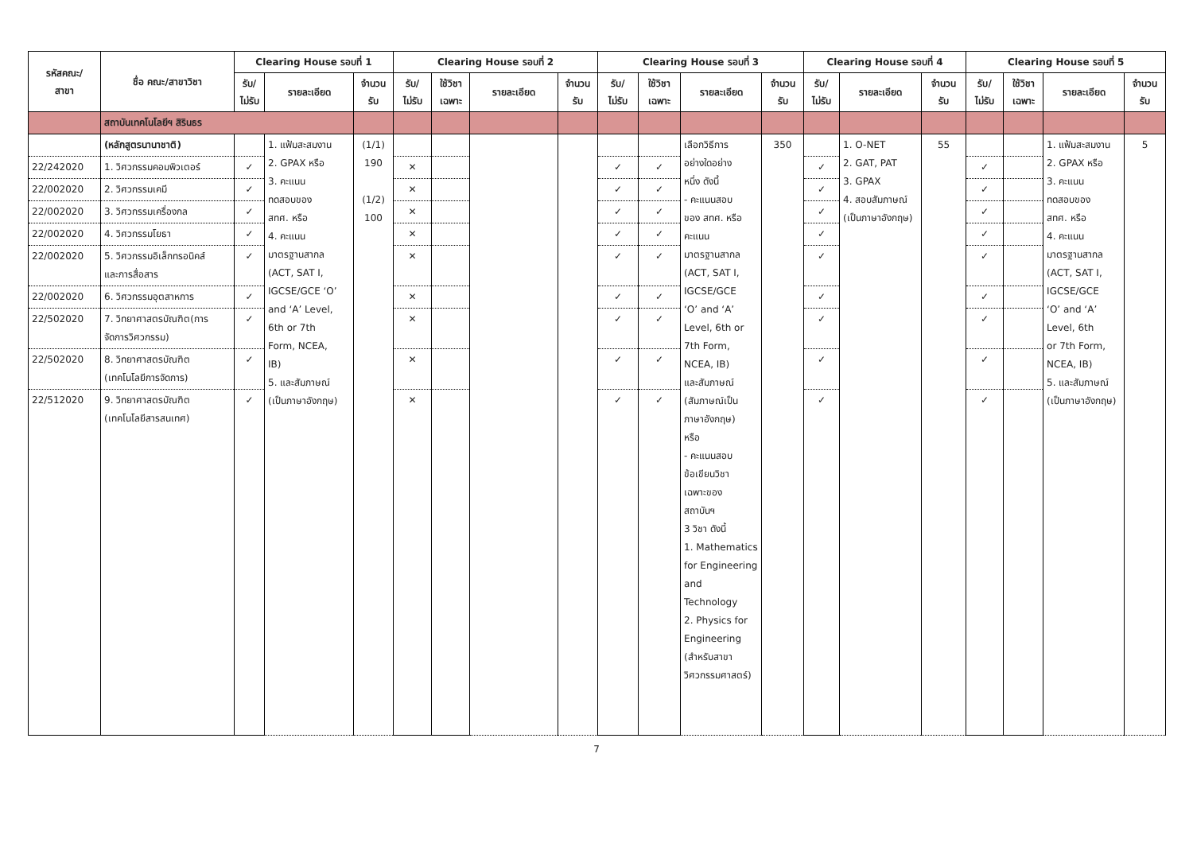| รหัสคณะ/ สาขา | ชื่อ คณะ/สาขาวิชา | Clearing House รอบที่ 1 | | | Clearing House รอบที่ 2 | | | | Clearing House รอบที่ 3 | | | | Clearing House รอบที่ 4 | | | Clearing House รอบที่ 5 | | | |
| --- | --- | --- | --- | --- | --- | --- | --- | --- | --- | --- | --- | --- | --- | --- | --- | --- | --- | --- | --- |
| | | รับ/ ไม่รับ | รายละเอียด | จำนวน รับ | รับ/ ไม่รับ | ใช้วิชา เฉพาะ | รายละเอียด | จำนวน รับ | รับ/ ไม่รับ | ใช้วิชา เฉพาะ | รายละเอียด | จำนวน รับ | รับ/ ไม่รับ | รายละเอียด | จำนวน รับ | รับ/ ไม่รับ | ใช้วิชา เฉพาะ | รายละเอียด | จำนวน รับ |
| | สถาบันเทคโนโลยีฯ สิรินธร | | | | | | | | | | | | | | | | | | |
| | (หลักสูตรนานาชาติ) | | 1. แฟ้มสะสมงาน 2. GPAX หรือ 3. คะแนน ทดสอบของ สทศ. หรือ 4. คะแนน มาตรฐานสากล (ACT, SAT I, IGCSE/GCE ‘O’ and ‘A’ Level, 6th or 7th Form, NCEA, IB) 5. และสัมภาษณ์ (เป็นภาษาอังกฤษ) | (1/1) 190 (1/2) 100 | | | | | | | เลือกวิธีการ อย่างใดอย่าง หนึ่ง ดังนี้ - คะแนนสอบ ของ สทศ. หรือ คะแนน มาตรฐานสากล (ACT, SAT I, IGCSE/GCE ‘O’ and ‘A’ Level, 6th or 7th Form, NCEA, IB) และสัมภาษณ์ (สัมภาษณ์เป็น ภาษาอังกฤษ) หรือ - คะแนนสอบ ข้อเขียนวิชา เฉพาะของ สถาบันฯ 3 วิชา ดังนี้ 1. Mathematics for Engineering and Technology 2. Physics for Engineering (สำหรับสาขา วิศวกรรมศาสตร์) | 350 | | 1. O-NET 2. GAT, PAT 3. GPAX 4. สอบสัมภาษณ์ (เป็นภาษาอังกฤษ) | 55 | | | 1. แฟ้มสะสมงาน 2. GPAX หรือ 3. คะแนน ทดสอบของ สทศ. หรือ 4. คะแนน มาตรฐานสากล (ACT, SAT I, IGCSE/GCE ‘O’ and ‘A’ Level, 6th or 7th Form, NCEA, IB) 5. และสัมภาษณ์ (เป็นภาษาอังกฤษ) | 5 |
| 22/242020 | 1. วิศวกรรมคอมพิวเตอร์ | ✓ | | | ✕ | | | | ✓ | ✓ | | | ✓ | | | ✓ | | | |
| 22/002020 | 2. วิศวกรรมเคมี | ✓ | | | ✕ | | | | ✓ | ✓ | | | ✓ | | | ✓ | | | |
| 22/002020 | 3. วิศวกรรมเครื่องกล | ✓ | | | ✕ | | | | ✓ | ✓ | | | ✓ | | | ✓ | | | |
| 22/002020 | 4. วิศวกรรมโยธา | ✓ | | | ✕ | | | | ✓ | ✓ | | | ✓ | | | ✓ | | | |
| 22/002020 | 5. วิศวกรรมอิเล็กทรอนิคส์ และการสื่อสาร | ✓ | | | ✕ | | | | ✓ | ✓ | | | ✓ | | | ✓ | | | |
| 22/002020 | 6. วิศวกรรมอุตสาหการ | ✓ | | | ✕ | | | | ✓ | ✓ | | | ✓ | | | ✓ | | | |
| 22/502020 | 7. วิทยาศาสตรบัณฑิต(การ จัดการวิศวกรรม) | ✓ | | | ✕ | | | | ✓ | ✓ | | | ✓ | | | ✓ | | | |
| 22/502020 | 8. วิทยาศาสตรบัณฑิต (เทคโนโลยีการจัดการ) | ✓ | | | ✕ | | | | ✓ | ✓ | | | ✓ | | | ✓ | | | |
| 22/512020 | 9. วิทยาศาสตรบัณฑิต (เทคโนโลยีสารสนเทศ) | ✓ | | | ✕ | | | | ✓ | ✓ | | | ✓ | | | ✓ | | | |
7